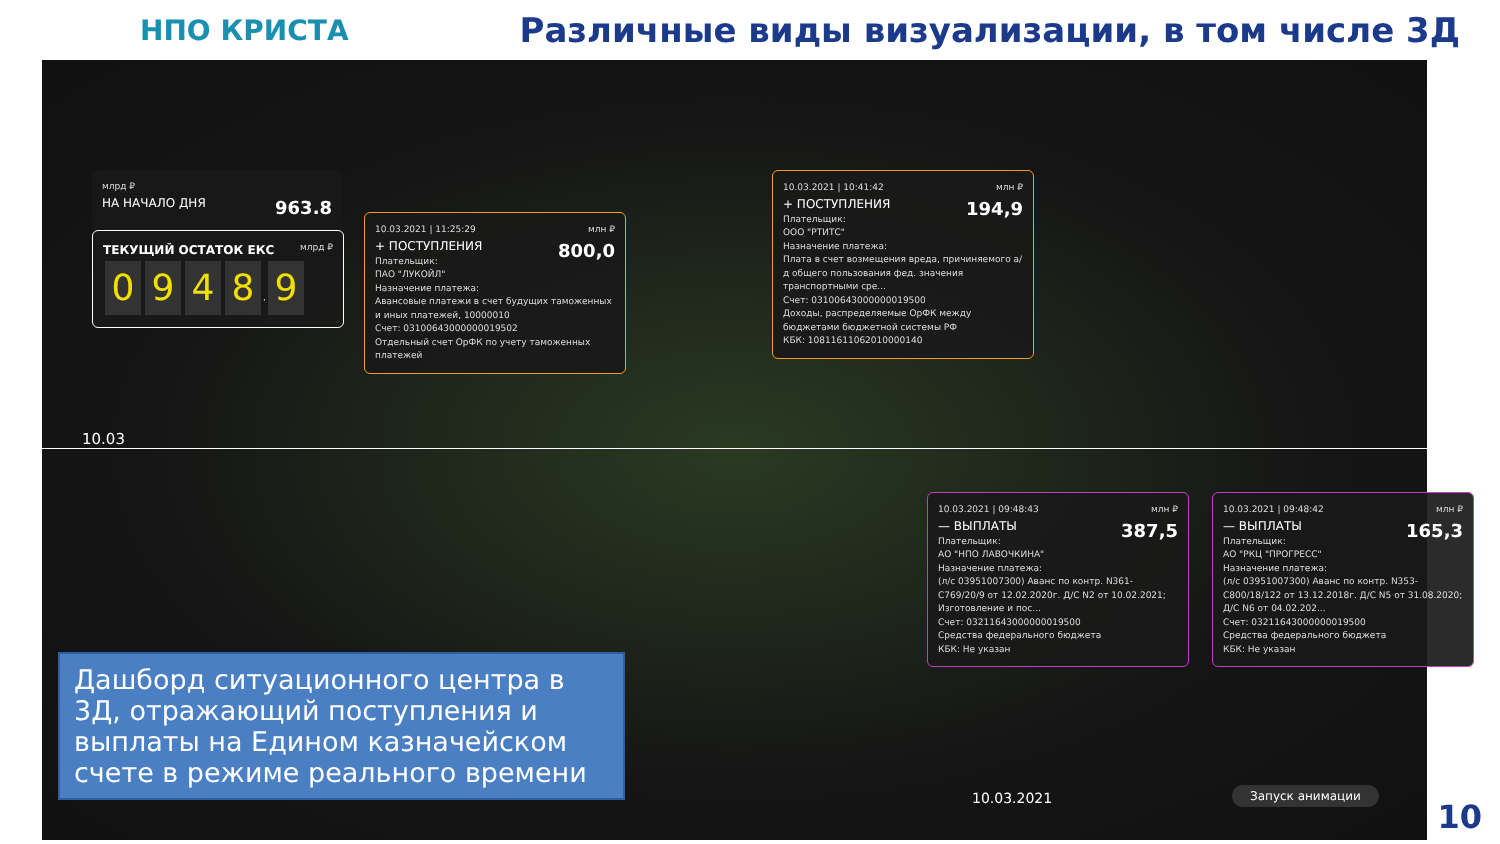НПО КРИСТА
Различные виды визуализации, в том числе 3Д
млрд ₽
НА НАЧАЛО ДНЯ 963.8
ТЕКУЩИЙ ОСТАТОК ЕКС млрд ₽
0948, 9
10.03.2021 | 11:25:29 млн ₽
+ ПОСТУПЛЕНИЯ 800,0
Плательщик:
ПАО "ЛУКОЙЛ"
Назначение платежа:
Авансовые платежи в счет будущих таможенных и иных платежей, 10000010
Счет: 03100643000000019502
Отдельный счет ОрФК по учету таможенных платежей
10.03.2021 | 10:41:42 млн ₽
+ ПОСТУПЛЕНИЯ 194,9
Плательщик:
ООО "РТИТС"
Назначение платежа:
Плата в счет возмещения вреда, причиняемого а/д общего пользования фед. значения транспортными сре...
Счет: 03100643000000019500
Доходы, распределяемые ОрФК между бюджетами бюджетной системы РФ
КБК: 10811611062010000140
10.03
10.03.2021 | 09:48:43 млн ₽
— ВЫПЛАТЫ 387,5
Плательщик:
АО "НПО ЛАВОЧКИНА"
Назначение платежа:
(л/с 03951007300) Аванс по контр. N361-C769/20/9 от 12.02.2020г. Д/С N2 от 10.02.2021; Изготовление и пос...
Счет: 03211643000000019500
Средства федерального бюджета
КБК: Не указан
10.03.2021 | 09:48:42 млн ₽
— ВЫПЛАТЫ 165,3
Плательщик:
АО "РКЦ "ПРОГРЕСС"
Назначение платежа:
(л/с 03951007300) Аванс по контр. N353-C800/18/122 от 13.12.2018г. Д/С N5 от 31.08.2020; Д/С N6 от 04.02.202...
Счет: 03211643000000019500
Средства федерального бюджета
КБК: Не указан
Дашборд ситуационного центра в 3Д, отражающий поступления и выплаты на Едином казначейском счете в режиме реального времени
10.03.2021 Запуск анимации
10